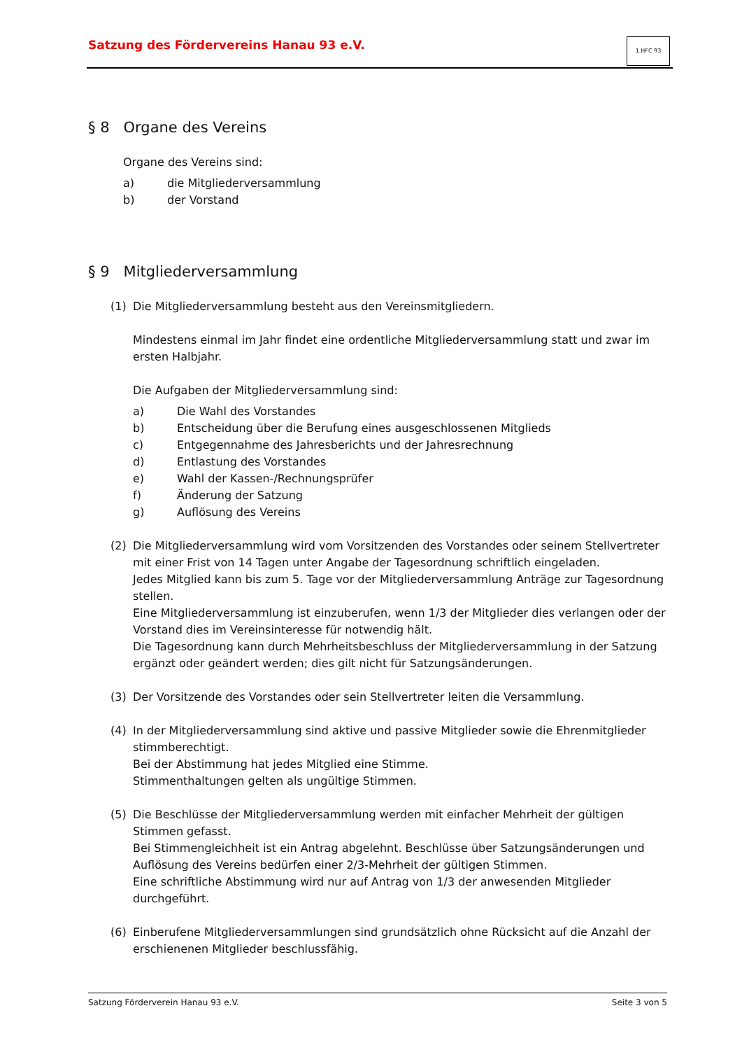Satzung des Fördervereins Hanau 93 e.V.
1.HFC 93
§ 8 Organe des Vereins
Organe des Vereins sind:
a) die Mitgliederversammlung
b) der Vorstand
§ 9 Mitgliederversammlung
(1) Die Mitgliederversammlung besteht aus den Vereinsmitgliedern.
Mindestens einmal im Jahr findet eine ordentliche Mitgliederversammlung statt und zwar im ersten Halbjahr.
Die Aufgaben der Mitgliederversammlung sind:
a) Die Wahl des Vorstandes
b) Entscheidung über die Berufung eines ausgeschlossenen Mitglieds
c) Entgegennahme des Jahresberichts und der Jahresrechnung
d) Entlastung des Vorstandes
e) Wahl der Kassen-/Rechnungsprüfer
f) Änderung der Satzung
g) Auflösung des Vereins
(2) Die Mitgliederversammlung wird vom Vorsitzenden des Vorstandes oder seinem Stellvertreter mit einer Frist von 14 Tagen unter Angabe der Tagesordnung schriftlich eingeladen.
Jedes Mitglied kann bis zum 5. Tage vor der Mitgliederversammlung Anträge zur Tagesordnung stellen.
Eine Mitgliederversammlung ist einzuberufen, wenn 1/3 der Mitglieder dies verlangen oder der Vorstand dies im Vereinsinteresse für notwendig hält.
Die Tagesordnung kann durch Mehrheitsbeschluss der Mitgliederversammlung in der Satzung ergänzt oder geändert werden; dies gilt nicht für Satzungsänderungen.
(3) Der Vorsitzende des Vorstandes oder sein Stellvertreter leiten die Versammlung.
(4) In der Mitgliederversammlung sind aktive und passive Mitglieder sowie die Ehrenmitglieder stimmberechtigt.
Bei der Abstimmung hat jedes Mitglied eine Stimme.
Stimmenthaltungen gelten als ungültige Stimmen.
(5) Die Beschlüsse der Mitgliederversammlung werden mit einfacher Mehrheit der gültigen Stimmen gefasst.
Bei Stimmengleichheit ist ein Antrag abgelehnt. Beschlüsse über Satzungsänderungen und Auflösung des Vereins bedürfen einer 2/3-Mehrheit der gültigen Stimmen.
Eine schriftliche Abstimmung wird nur auf Antrag von 1/3 der anwesenden Mitglieder durchgeführt.
(6) Einberufene Mitgliederversammlungen sind grundsätzlich ohne Rücksicht auf die Anzahl der erschienenen Mitglieder beschlussfähig.
Satzung Förderverein Hanau 93 e.V. Seite 3 von 5